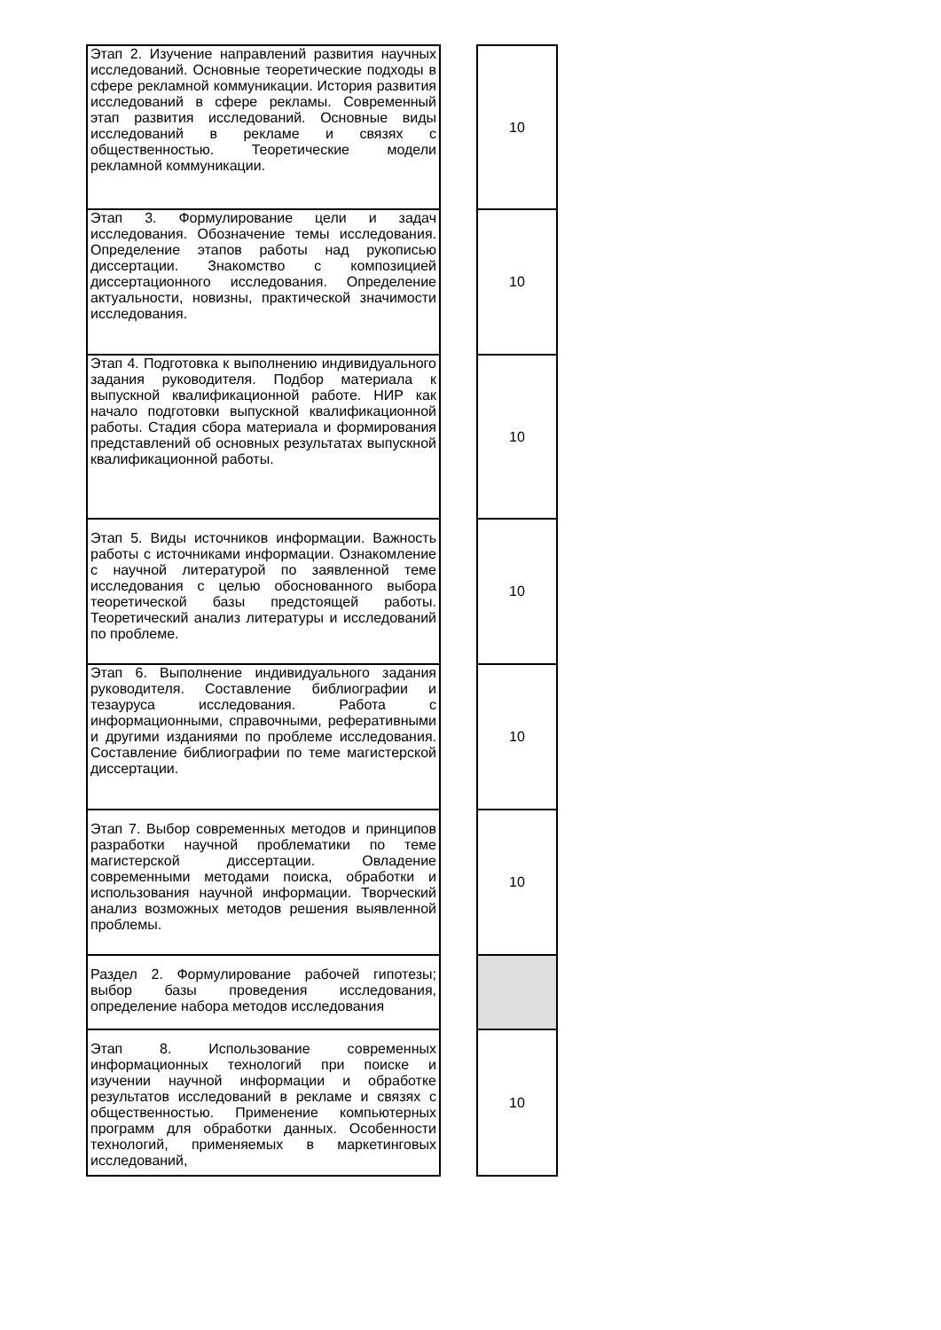| Этап 2. Изучение направлений развития научных исследований. Основные теоретические подходы в сфере рекламной коммуникации. История развития исследований в сфере рекламы. Современный этап развития исследований. Основные виды исследований в рекламе и связях с общественностью. Теоретические модели рекламной коммуникации. | | 10 |
| Этап 3. Формулирование цели и задач исследования. Обозначение темы исследования. Определение этапов работы над рукописью диссертации. Знакомство с композицией диссертационного исследования. Определение актуальности, новизны, практической значимости исследования. | | 10 |
| Этап 4. Подготовка к выполнению индивидуального задания руководителя. Подбор материала к выпускной квалификационной работе. НИР как начало подготовки выпускной квалификационной работы. Стадия сбора материала и формирования представлений об основных результатах выпускной квалификационной работы. | | 10 |
| Этап 5. Виды источников информации. Важность работы с источниками информации. Ознакомление с научной литературой по заявленной теме исследования с целью обоснованного выбора теоретической базы предстоящей работы. Теоретический анализ литературы и исследований по проблеме. | | 10 |
| Этап 6. Выполнение индивидуального задания руководителя. Составление библиографии и тезауруса исследования. Работа с информационными, справочными, реферативными и другими изданиями по проблеме исследования. Составление библиографии по теме магистерской диссертации. | | 10 |
| Этап 7. Выбор современных методов и принципов разработки научной проблематики по теме магистерской диссертации. Овладение современными методами поиска, обработки и использования научной информации. Творческий анализ возможных методов решения выявленной проблемы. | | 10 |
| Раздел 2. Формулирование рабочей гипотезы; выбор базы проведения исследования, определение набора методов исследования | | |
| Этап 8. Использование современных информационных технологий при поиске и изучении научной информации и обработке результатов исследований в рекламе и связях с общественностью. Применение компьютерных программ для обработки данных. Особенности технологий, применяемых в маркетинговых исследований, | | 10 |